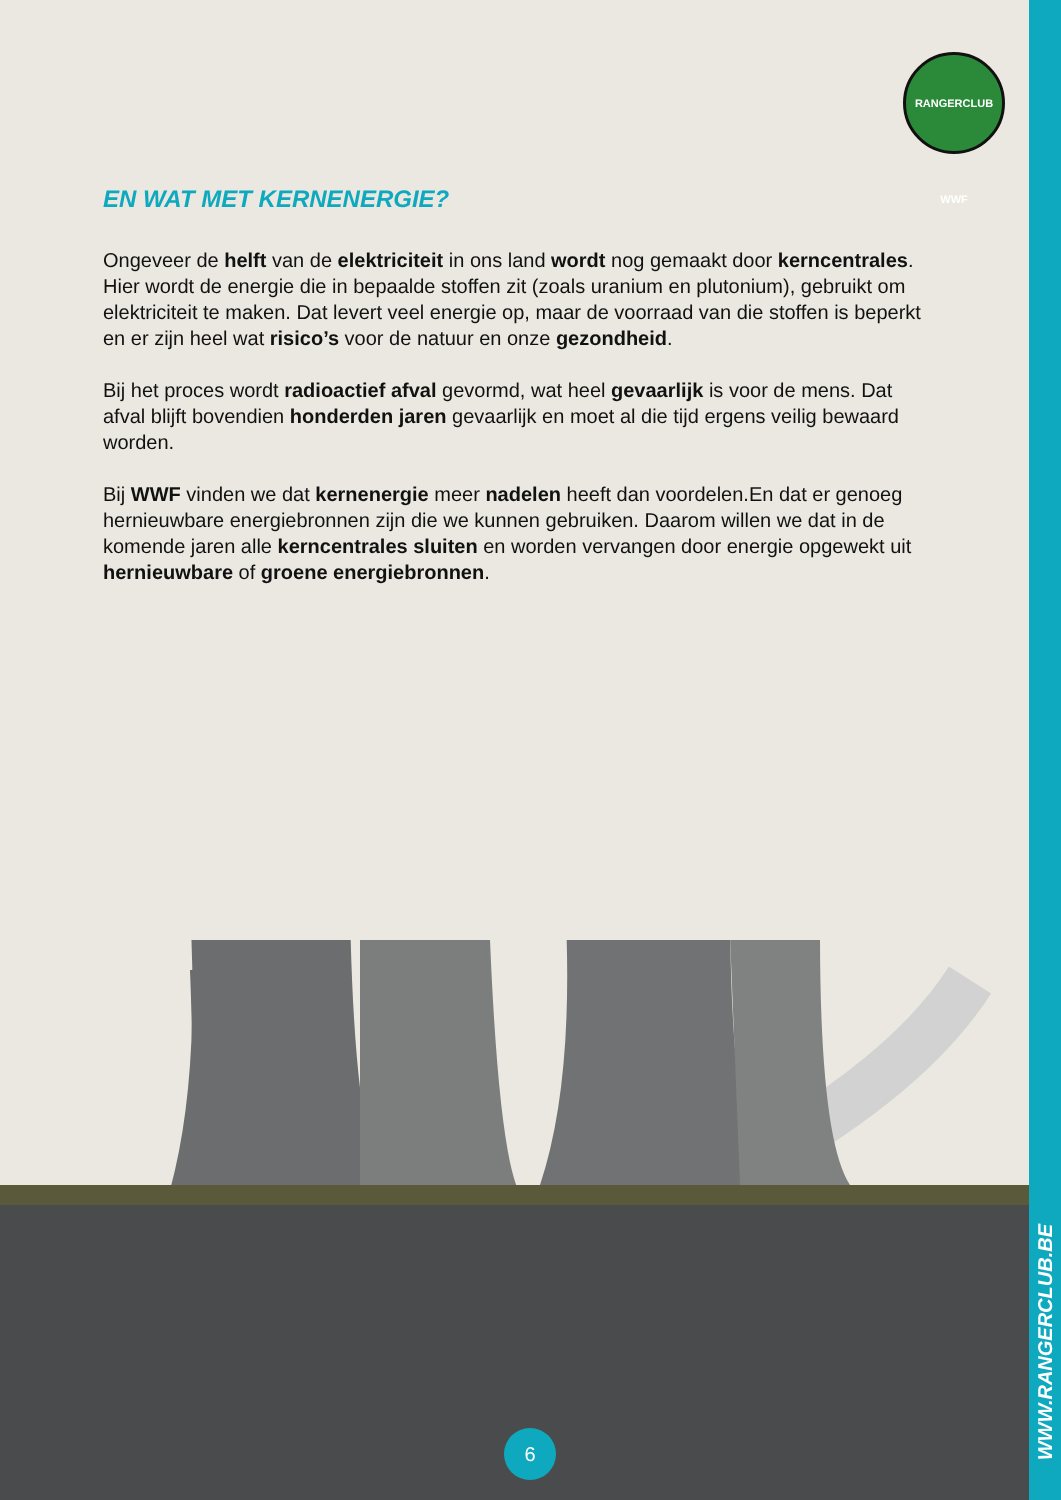RANGERCLUB WWF
EN WAT MET KERNENERGIE?
Ongeveer de helft van de elektriciteit in ons land wordt nog gemaakt door kerncentrales. Hier wordt de energie die in bepaalde stoffen zit (zoals uranium en plutonium), gebruikt om elektriciteit te maken. Dat levert veel energie op, maar de voorraad van die stoffen is beperkt en er zijn heel wat risico’s voor de natuur en onze gezondheid.
Bij het proces wordt radioactief afval gevormd, wat heel gevaarlijk is voor de mens. Dat afval blijft bovendien honderden jaren gevaarlijk en moet al die tijd ergens veilig bewaard worden.
Bij WWF vinden we dat kernenergie meer nadelen heeft dan voordelen.En dat er genoeg hernieuwbare energiebronnen zijn die we kunnen gebruiken. Daarom willen we dat in de komende jaren alle kerncentrales sluiten en worden vervangen door energie opgewekt uit hernieuwbare of groene energiebronnen.
6
WWW.RANGERCLUB.BE